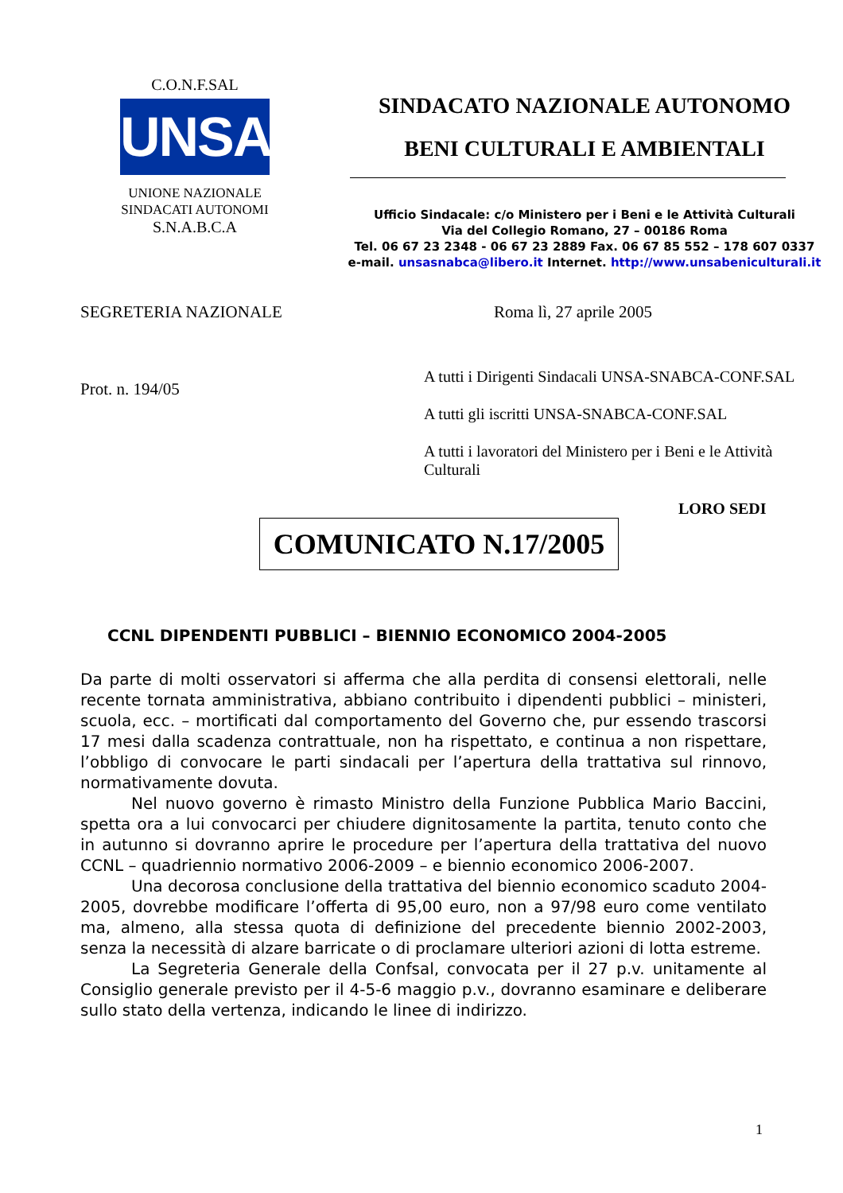C.O.N.F.SAL
UNSA
UNIONE NAZIONALE
SINDACATI AUTONOMI
S.N.A.B.C.A
SINDACATO NAZIONALE AUTONOMO
BENI CULTURALI E AMBIENTALI
Ufficio Sindacale: c/o Ministero per i Beni e le Attività Culturali
Via del Collegio Romano, 27 – 00186 Roma
Tel. 06 67 23 2348 - 06 67 23 2889 Fax. 06 67 85 552 – 178 607 0337
e-mail. unsasnabca@libero.it Internet. http://www.unsabeniculturali.it
SEGRETERIA NAZIONALE Roma lì, 27 aprile 2005
Prot. n. 194/05
A tutti i Dirigenti Sindacali UNSA-SNABCA-CONF.SAL
A tutti gli iscritti UNSA-SNABCA-CONF.SAL
A tutti i lavoratori del Ministero per i Beni e le Attività Culturali
LORO SEDI
COMUNICATO N.17/2005
CCNL DIPENDENTI PUBBLICI – BIENNIO ECONOMICO 2004-2005
Da parte di molti osservatori si afferma che alla perdita di consensi elettorali, nelle recente tornata amministrativa, abbiano contribuito i dipendenti pubblici – ministeri, scuola, ecc. – mortificati dal comportamento del Governo che, pur essendo trascorsi 17 mesi dalla scadenza contrattuale, non ha rispettato, e continua a non rispettare, l’obbligo di convocare le parti sindacali per l’apertura della trattativa sul rinnovo, normativamente dovuta.
Nel nuovo governo è rimasto Ministro della Funzione Pubblica Mario Baccini, spetta ora a lui convocarci per chiudere dignitosamente la partita, tenuto conto che in autunno si dovranno aprire le procedure per l’apertura della trattativa del nuovo CCNL – quadriennio normativo 2006-2009 – e biennio economico 2006-2007.
Una decorosa conclusione della trattativa del biennio economico scaduto 2004-2005, dovrebbe modificare l’offerta di 95,00 euro, non a 97/98 euro come ventilato ma, almeno, alla stessa quota di definizione del precedente biennio 2002-2003, senza la necessità di alzare barricate o di proclamare ulteriori azioni di lotta estreme.
La Segreteria Generale della Confsal, convocata per il 27 p.v. unitamente al Consiglio generale previsto per il 4-5-6 maggio p.v., dovranno esaminare e deliberare sullo stato della vertenza, indicando le linee di indirizzo.
1